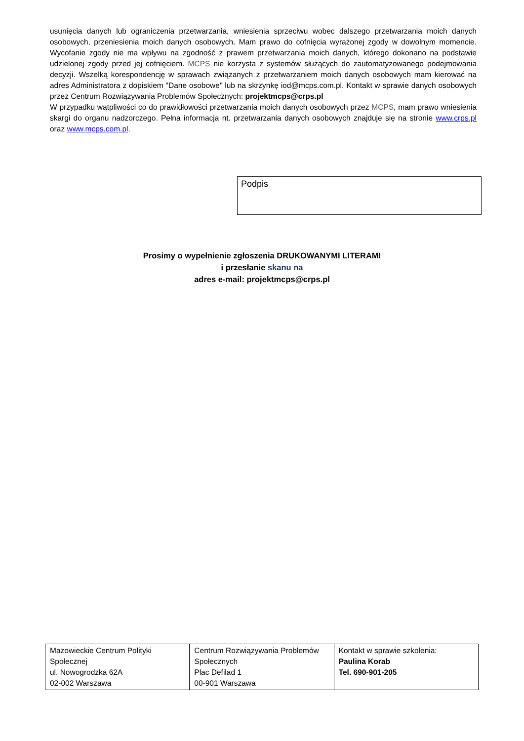usunięcia danych lub ograniczenia przetwarzania, wniesienia sprzeciwu wobec dalszego przetwarzania moich danych osobowych, przeniesienia moich danych osobowych. Mam prawo do cofnięcia wyrażonej zgody w dowolnym momencie. Wycofanie zgody nie ma wpływu na zgodność z prawem przetwarzania moich danych, którego dokonano na podstawie udzielonej zgody przed jej cofnięciem. MCPS nie korzysta z systemów służących do zautomatyzowanego podejmowania decyzji. Wszelką korespondencję w sprawach związanych z przetwarzaniem moich danych osobowych mam kierować na adres Administratora z dopiskiem "Dane osobowe" lub na skrzynkę iod@mcps.com.pl. Kontakt w sprawie danych osobowych przez Centrum Rozwiązywania Problemów Społecznych: projektmcps@crps.pl
W przypadku wątpliwości co do prawidłowości przetwarzania moich danych osobowych przez MCPS, mam prawo wniesienia skargi do organu nadzorczego. Pełna informacja nt. przetwarzania danych osobowych znajduje się na stronie www.crps.pl oraz www.mcps.com.pl.
Podpis
Prosimy o wypełnienie zgłoszenia DRUKOWANYMI LITERAMI
i przesłanie skanu na
adres e-mail: projektmcps@crps.pl
| Mazowieckie Centrum Polityki Społecznej ul. Nowogrodzka 62A 02-002 Warszawa | Centrum Rozwiązywania Problemów Społecznych Plac Defilad 1 00-901 Warszawa | Kontakt w sprawie szkolenia: Paulina Korab Tel. 690-901-205 |